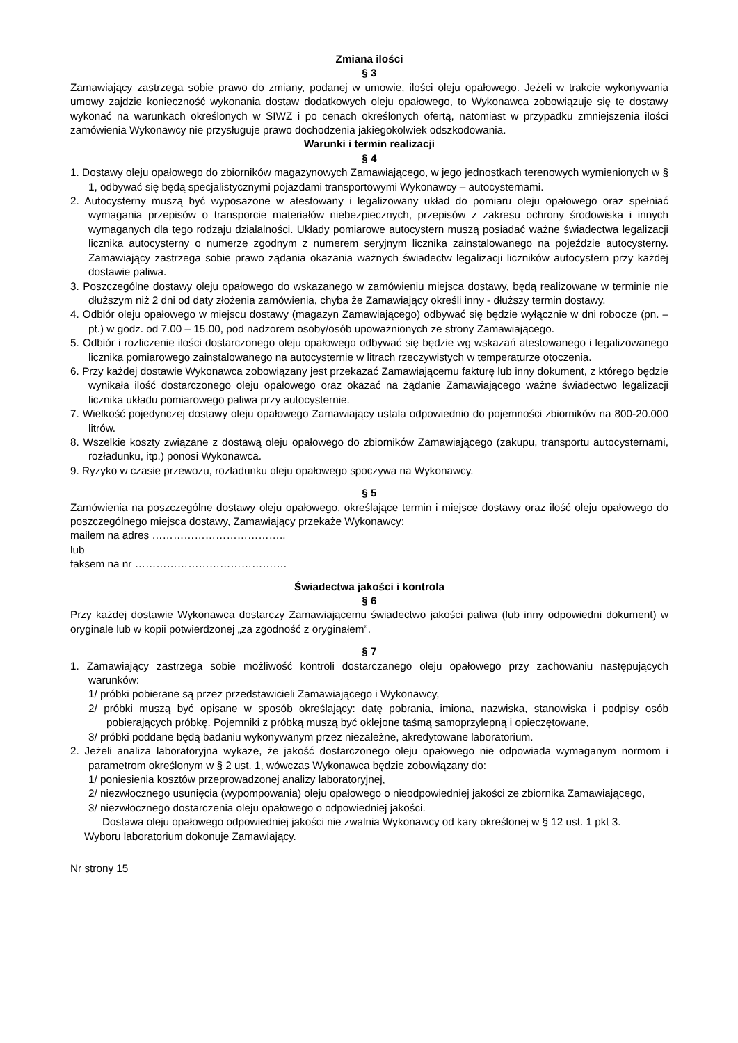Zmiana ilości
§ 3
Zamawiający zastrzega sobie prawo do zmiany, podanej w umowie, ilości oleju opałowego. Jeżeli w trakcie wykonywania umowy zajdzie konieczność wykonania dostaw dodatkowych oleju opałowego, to Wykonawca zobowiązuje się te dostawy wykonać na warunkach określonych w SIWZ i po cenach określonych ofertą, natomiast w przypadku zmniejszenia ilości zamówienia Wykonawcy nie przysługuje prawo dochodzenia jakiegokolwiek odszkodowania.
Warunki i termin realizacji
§ 4
1. Dostawy oleju opałowego do zbiorników magazynowych Zamawiającego, w jego jednostkach terenowych wymienionych w § 1, odbywać się będą specjalistycznymi pojazdami transportowymi Wykonawcy – autocysternami.
2. Autocysterny muszą być wyposażone w atestowany i legalizowany układ do pomiaru oleju opałowego oraz spełniać wymagania przepisów o transporcie materiałów niebezpiecznych, przepisów z zakresu ochrony środowiska i innych wymaganych dla tego rodzaju działalności. Układy pomiarowe autocystern muszą posiadać ważne świadectwa legalizacji licznika autocysterny o numerze zgodnym z numerem seryjnym licznika zainstalowanego na pojeździe autocysterny. Zamawiający zastrzega sobie prawo żądania okazania ważnych świadectw legalizacji liczników autocystern przy każdej dostawie paliwa.
3. Poszczególne dostawy oleju opałowego do wskazanego w zamówieniu miejsca dostawy, będą realizowane w terminie nie dłuższym niż 2 dni od daty złożenia zamówienia, chyba że Zamawiający określi inny - dłuższy termin dostawy.
4. Odbiór oleju opałowego w miejscu dostawy (magazyn Zamawiającego) odbywać się będzie wyłącznie w dni robocze (pn. – pt.) w godz. od 7.00 – 15.00, pod nadzorem osoby/osób upoważnionych ze strony Zamawiającego.
5. Odbiór i rozliczenie ilości dostarczonego oleju opałowego odbywać się będzie wg wskazań atestowanego i legalizowanego licznika pomiarowego zainstalowanego na autocysternie w litrach rzeczywistych w temperaturze otoczenia.
6. Przy każdej dostawie Wykonawca zobowiązany jest przekazać Zamawiającemu fakturę lub inny dokument, z którego będzie wynikała ilość dostarczonego oleju opałowego oraz okazać na żądanie Zamawiającego ważne świadectwo legalizacji licznika układu pomiarowego paliwa przy autocysternie.
7. Wielkość pojedynczej dostawy oleju opałowego Zamawiający ustala odpowiednio do pojemności zbiorników na 800-20.000 litrów.
8. Wszelkie koszty związane z dostawą oleju opałowego do zbiorników Zamawiającego (zakupu, transportu autocysternami, rozładunku, itp.) ponosi Wykonawca.
9. Ryzyko w czasie przewozu, rozładunku oleju opałowego spoczywa na Wykonawcy.
§ 5
Zamówienia na poszczególne dostawy oleju opałowego, określające termin i miejsce dostawy oraz ilość oleju opałowego do poszczególnego miejsca dostawy, Zamawiający przekaże Wykonawcy:
mailem na adres ………………………………..
lub
faksem na nr …………………………………….
Świadectwa jakości i kontrola
§ 6
Przy każdej dostawie Wykonawca dostarczy Zamawiającemu świadectwo jakości paliwa (lub inny odpowiedni dokument) w oryginale lub w kopii potwierdzonej „za zgodność z oryginałem”.
§ 7
1. Zamawiający zastrzega sobie możliwość kontroli dostarczanego oleju opałowego przy zachowaniu następujących warunków:
1/ próbki pobierane są przez przedstawicieli Zamawiającego i Wykonawcy,
2/ próbki muszą być opisane w sposób określający: datę pobrania, imiona, nazwiska, stanowiska i podpisy osób pobierających próbkę. Pojemniki z próbką muszą być oklejone taśmą samoprzylepną i opieczętowane,
3/ próbki poddane będą badaniu wykonywanym przez niezależne, akredytowane laboratorium.
2. Jeżeli analiza laboratoryjna wykaże, że jakość dostarczonego oleju opałowego nie odpowiada wymaganym normom i parametrom określonym w § 2 ust. 1, wówczas Wykonawca będzie zobowiązany do:
1/ poniesienia kosztów przeprowadzonej analizy laboratoryjnej,
2/ niezwłocznego usunięcia (wypompowania) oleju opałowego o nieodpowiedniej jakości ze zbiornika Zamawiającego,
3/ niezwłocznego dostarczenia oleju opałowego o odpowiedniej jakości.
Dostawa oleju opałowego odpowiedniej jakości nie zwalnia Wykonawcy od kary określonej w § 12 ust. 1 pkt 3.
Wyboru laboratorium dokonuje Zamawiający.
Nr strony 15